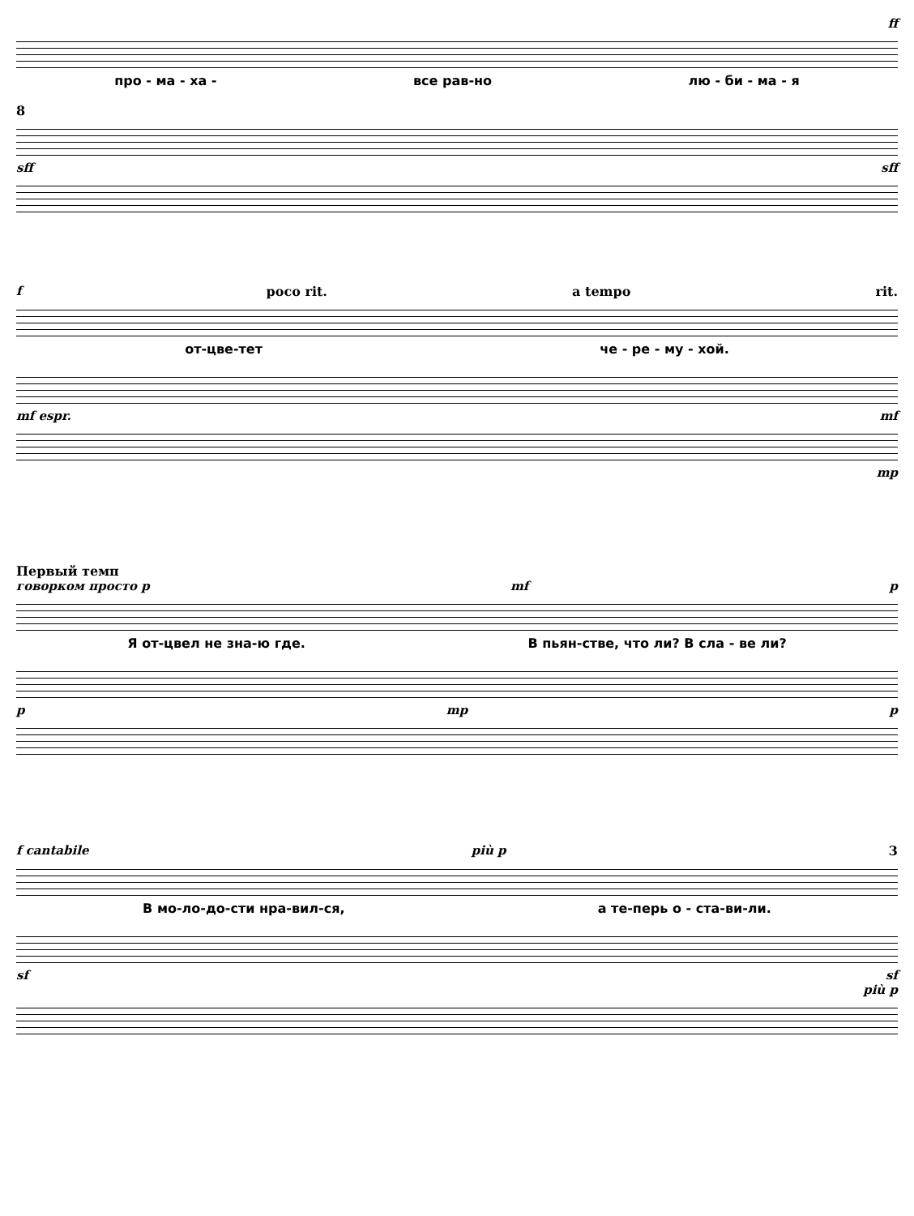ff
про - ма - ха - все рав-но лю - би - ма - я
8
sff sff
fpoco rit. a tempo rit.
от-цве-тет че - ре - му - хой.
mf espr. mf
mp
Первый темп
говорком просто p mf p
Я от-цвел не зна-ю где. В пьян-стве, что ли? В сла - ве ли?
pmp p
f cantabile più p 3
В мо-ло-до-сти нра-вил-ся, а те-перь о - ста-ви-ли.
sf sf
più p